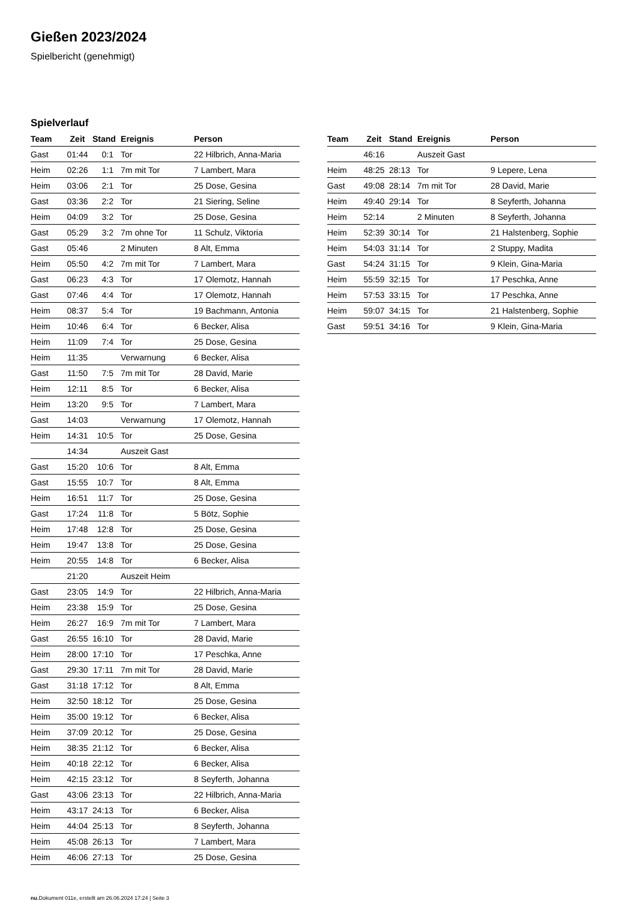Gießen 2023/2024
Spielbericht (genehmigt)
Spielverlauf
| Team | Zeit | Stand | Ereignis | Person |
| --- | --- | --- | --- | --- |
| Gast | 01:44 | 0:1 | Tor | 22 Hilbrich, Anna-Maria |
| Heim | 02:26 | 1:1 | 7m mit Tor | 7 Lambert, Mara |
| Heim | 03:06 | 2:1 | Tor | 25 Dose, Gesina |
| Gast | 03:36 | 2:2 | Tor | 21 Siering, Seline |
| Heim | 04:09 | 3:2 | Tor | 25 Dose, Gesina |
| Gast | 05:29 | 3:2 | 7m ohne Tor | 11 Schulz, Viktoria |
| Gast | 05:46 | | 2 Minuten | 8 Alt, Emma |
| Heim | 05:50 | 4:2 | 7m mit Tor | 7 Lambert, Mara |
| Gast | 06:23 | 4:3 | Tor | 17 Olemotz, Hannah |
| Gast | 07:46 | 4:4 | Tor | 17 Olemotz, Hannah |
| Heim | 08:37 | 5:4 | Tor | 19 Bachmann, Antonia |
| Heim | 10:46 | 6:4 | Tor | 6 Becker, Alisa |
| Heim | 11:09 | 7:4 | Tor | 25 Dose, Gesina |
| Heim | 11:35 | | Verwarnung | 6 Becker, Alisa |
| Gast | 11:50 | 7:5 | 7m mit Tor | 28 David, Marie |
| Heim | 12:11 | 8:5 | Tor | 6 Becker, Alisa |
| Heim | 13:20 | 9:5 | Tor | 7 Lambert, Mara |
| Gast | 14:03 | | Verwarnung | 17 Olemotz, Hannah |
| Heim | 14:31 | 10:5 | Tor | 25 Dose, Gesina |
| | 14:34 | | Auszeit Gast | |
| Gast | 15:20 | 10:6 | Tor | 8 Alt, Emma |
| Gast | 15:55 | 10:7 | Tor | 8 Alt, Emma |
| Heim | 16:51 | 11:7 | Tor | 25 Dose, Gesina |
| Gast | 17:24 | 11:8 | Tor | 5 Bötz, Sophie |
| Heim | 17:48 | 12:8 | Tor | 25 Dose, Gesina |
| Heim | 19:47 | 13:8 | Tor | 25 Dose, Gesina |
| Heim | 20:55 | 14:8 | Tor | 6 Becker, Alisa |
| | 21:20 | | Auszeit Heim | |
| Gast | 23:05 | 14:9 | Tor | 22 Hilbrich, Anna-Maria |
| Heim | 23:38 | 15:9 | Tor | 25 Dose, Gesina |
| Heim | 26:27 | 16:9 | 7m mit Tor | 7 Lambert, Mara |
| Gast | 26:55 | 16:10 | Tor | 28 David, Marie |
| Heim | 28:00 | 17:10 | Tor | 17 Peschka, Anne |
| Gast | 29:30 | 17:11 | 7m mit Tor | 28 David, Marie |
| Gast | 31:18 | 17:12 | Tor | 8 Alt, Emma |
| Heim | 32:50 | 18:12 | Tor | 25 Dose, Gesina |
| Heim | 35:00 | 19:12 | Tor | 6 Becker, Alisa |
| Heim | 37:09 | 20:12 | Tor | 25 Dose, Gesina |
| Heim | 38:35 | 21:12 | Tor | 6 Becker, Alisa |
| Heim | 40:18 | 22:12 | Tor | 6 Becker, Alisa |
| Heim | 42:15 | 23:12 | Tor | 8 Seyferth, Johanna |
| Gast | 43:06 | 23:13 | Tor | 22 Hilbrich, Anna-Maria |
| Heim | 43:17 | 24:13 | Tor | 6 Becker, Alisa |
| Heim | 44:04 | 25:13 | Tor | 8 Seyferth, Johanna |
| Heim | 45:08 | 26:13 | Tor | 7 Lambert, Mara |
| Heim | 46:06 | 27:13 | Tor | 25 Dose, Gesina |
| Team | Zeit | Stand | Ereignis | Person |
| --- | --- | --- | --- | --- |
| | 46:16 | | Auszeit Gast | |
| Heim | 48:25 | 28:13 | Tor | 9 Lepere, Lena |
| Gast | 49:08 | 28:14 | 7m mit Tor | 28 David, Marie |
| Heim | 49:40 | 29:14 | Tor | 8 Seyferth, Johanna |
| Heim | 52:14 | | 2 Minuten | 8 Seyferth, Johanna |
| Heim | 52:39 | 30:14 | Tor | 21 Halstenberg, Sophie |
| Heim | 54:03 | 31:14 | Tor | 2 Stuppy, Madita |
| Gast | 54:24 | 31:15 | Tor | 9 Klein, Gina-Maria |
| Heim | 55:59 | 32:15 | Tor | 17 Peschka, Anne |
| Heim | 57:53 | 33:15 | Tor | 17 Peschka, Anne |
| Heim | 59:07 | 34:15 | Tor | 21 Halstenberg, Sophie |
| Gast | 59:51 | 34:16 | Tor | 9 Klein, Gina-Maria |
nu.Dokument 011e, erstellt am 26.06.2024 17:24 | Seite 3